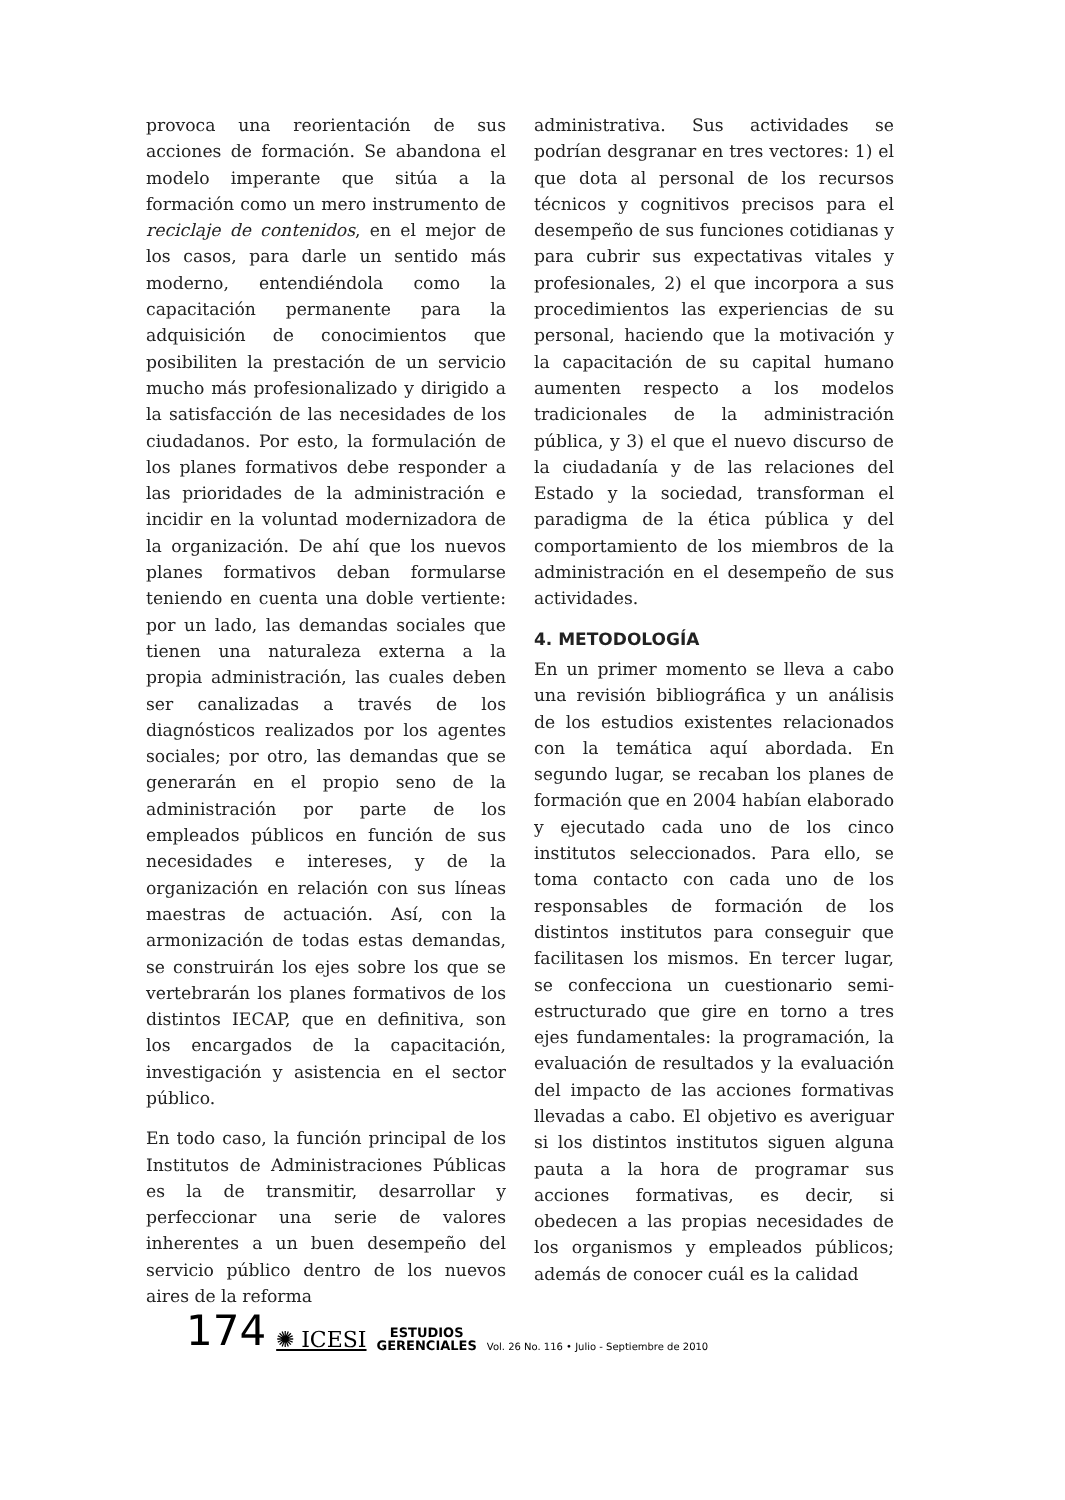provoca una reorientación de sus acciones de formación. Se abandona el modelo imperante que sitúa a la formación como un mero instrumento de reciclaje de contenidos, en el mejor de los casos, para darle un sentido más moderno, entendiéndola como la capacitación permanente para la adquisición de conocimientos que posibiliten la prestación de un servicio mucho más profesionalizado y dirigido a la satisfacción de las necesidades de los ciudadanos. Por esto, la formulación de los planes formativos debe responder a las prioridades de la administración e incidir en la voluntad modernizadora de la organización. De ahí que los nuevos planes formativos deban formularse teniendo en cuenta una doble vertiente: por un lado, las demandas sociales que tienen una naturaleza externa a la propia administración, las cuales deben ser canalizadas a través de los diagnósticos realizados por los agentes sociales; por otro, las demandas que se generarán en el propio seno de la administración por parte de los empleados públicos en función de sus necesidades e intereses, y de la organización en relación con sus líneas maestras de actuación. Así, con la armonización de todas estas demandas, se construirán los ejes sobre los que se vertebrarán los planes formativos de los distintos IECAP, que en definitiva, son los encargados de la capacitación, investigación y asistencia en el sector público.
En todo caso, la función principal de los Institutos de Administraciones Públicas es la de transmitir, desarrollar y perfeccionar una serie de valores inherentes a un buen desempeño del servicio público dentro de los nuevos aires de la reforma
administrativa. Sus actividades se podrían desgranar en tres vectores: 1) el que dota al personal de los recursos técnicos y cognitivos precisos para el desempeño de sus funciones cotidianas y para cubrir sus expectativas vitales y profesionales, 2) el que incorpora a sus procedimientos las experiencias de su personal, haciendo que la motivación y la capacitación de su capital humano aumenten respecto a los modelos tradicionales de la administración pública, y 3) el que el nuevo discurso de la ciudadanía y de las relaciones del Estado y la sociedad, transforman el paradigma de la ética pública y del comportamiento de los miembros de la administración en el desempeño de sus actividades.
4. METODOLOGÍA
En un primer momento se lleva a cabo una revisión bibliográfica y un análisis de los estudios existentes relacionados con la temática aquí abordada. En segundo lugar, se recaban los planes de formación que en 2004 habían elaborado y ejecutado cada uno de los cinco institutos seleccionados. Para ello, se toma contacto con cada uno de los responsables de formación de los distintos institutos para conseguir que facilitasen los mismos. En tercer lugar, se confecciona un cuestionario semi-estructurado que gire en torno a tres ejes fundamentales: la programación, la evaluación de resultados y la evaluación del impacto de las acciones formativas llevadas a cabo. El objetivo es averiguar si los distintos institutos siguen alguna pauta a la hora de programar sus acciones formativas, es decir, si obedecen a las propias necesidades de los organismos y empleados públicos; además de conocer cuál es la calidad
174 ✺ ICESI ESTUDIOS
GERENCIALES Vol. 26 No. 116 • Julio - Septiembre de 2010